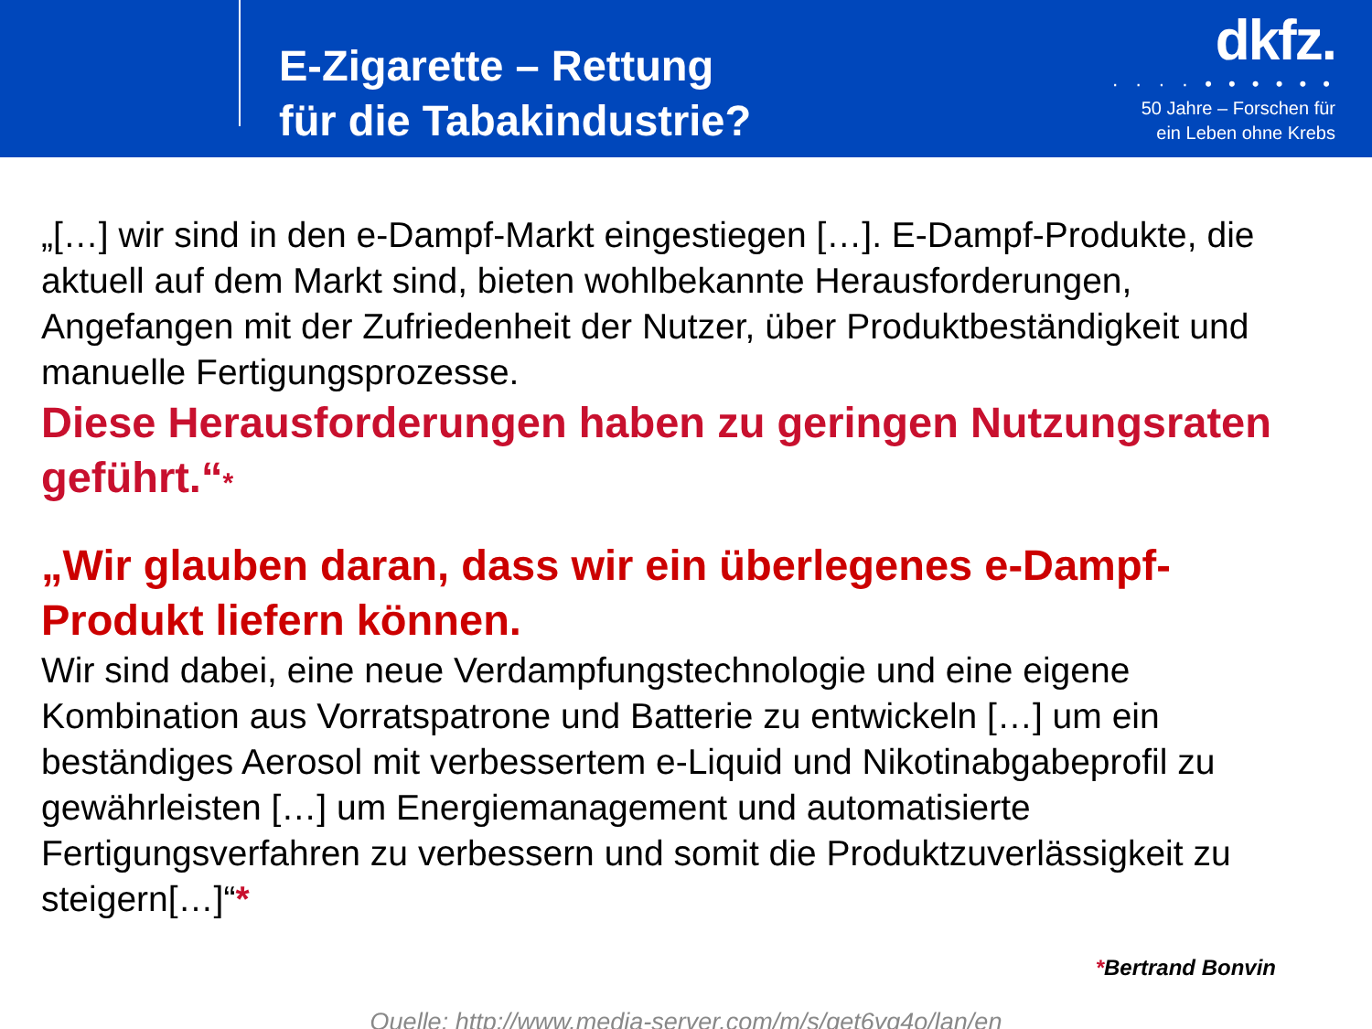E-Zigarette – Rettung
für die Tabakindustrie?
dkfz.
· · · · • • • • • •
50 Jahre – Forschen für
ein Leben ohne Krebs
„[…] wir sind in den e-Dampf-Markt eingestiegen […]. E-Dampf-Produkte, die aktuell auf dem Markt sind, bieten wohlbekannte Herausforderungen, Angefangen mit der Zufriedenheit der Nutzer, über Produktbeständigkeit und manuelle Fertigungsprozesse.
Diese Herausforderungen haben zu geringen Nutzungsraten geführt.“*
„Wir glauben daran, dass wir ein überlegenes e-Dampf-Produkt liefern können.
Wir sind dabei, eine neue Verdampfungstechnologie und eine eigene Kombination aus Vorratspatrone und Batterie zu entwickeln […] um ein beständiges Aerosol mit verbessertem e-Liquid und Nikotinabgabeprofil zu gewährleisten […] um Energiemanagement und automatisierte Fertigungsverfahren zu verbessern und somit die Produktzuverlässigkeit zu steigern[…]“*
*Bertrand Bonvin
Quelle: http://www.media-server.com/m/s/get6yg4o/lan/en